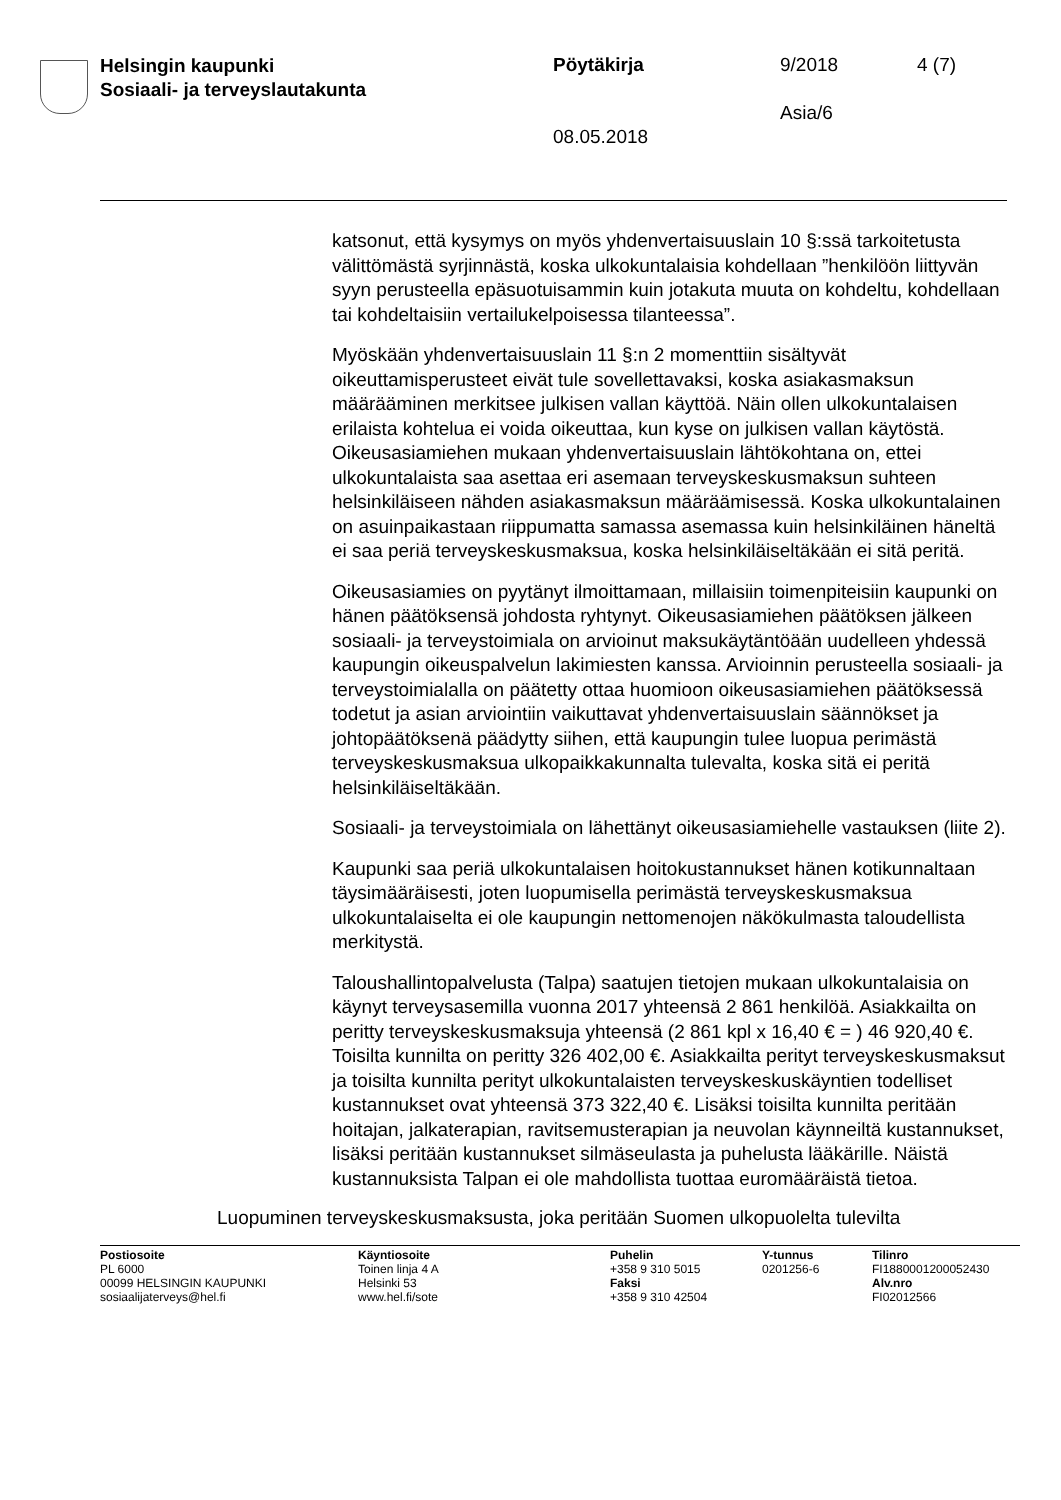Helsingin kaupunki
Sosiaali- ja terveyslautakunta
Pöytäkirja 9/2018 4 (7)
Asia/6
08.05.2018
katsonut, että kysymys on myös yhdenvertaisuuslain 10 §:ssä tarkoitetusta välittömästä syrjinnästä, koska ulkokuntalaisia kohdellaan ”henkilöön liittyvän syyn perusteella epäsuotuisammin kuin jotakuta muuta on kohdeltu, kohdellaan tai kohdeltaisiin vertailukelpoisessa tilanteessa”.
Myöskään yhdenvertaisuuslain 11 §:n 2 momenttiin sisältyvät oikeuttamisperusteet eivät tule sovellettavaksi, koska asiakasmaksun määrääminen merkitsee julkisen vallan käyttöä. Näin ollen ulkokuntalaisen erilaista kohtelua ei voida oikeuttaa, kun kyse on julkisen vallan käytöstä. Oikeusasiamiehen mukaan yhdenvertaisuuslain lähtökohtana on, ettei ulkokuntalaista saa asettaa eri asemaan terveyskeskusmaksun suhteen helsinkiläiseen nähden asiakasmaksun määräämisessä. Koska ulkokuntalainen on asuinpaikastaan riippumatta samassa asemassa kuin helsinkiläinen häneltä ei saa periä terveyskeskusmaksua, koska helsinkiläiseltäkään ei sitä peritä.
Oikeusasiamies on pyytänyt ilmoittamaan, millaisiin toimenpiteisiin kaupunki on hänen päätöksensä johdosta ryhtynyt. Oikeusasiamiehen päätöksen jälkeen sosiaali- ja terveystoimiala on arvioinut maksukäytäntöään uudelleen yhdessä kaupungin oikeuspalvelun lakimiesten kanssa. Arvioinnin perusteella sosiaali- ja terveystoimialalla on päätetty ottaa huomioon oikeusasiamiehen päätöksessä todetut ja asian arviointiin vaikuttavat yhdenvertaisuuslain säännökset ja johtopäätöksenä päädytty siihen, että kaupungin tulee luopua perimästä terveyskeskusmaksua ulkopaikkakunnalta tulevalta, koska sitä ei peritä helsinkiläiseltäkään.
Sosiaali- ja terveystoimiala on lähettänyt oikeusasiamiehelle vastauksen (liite 2).
Kaupunki saa periä ulkokuntalaisen hoitokustannukset hänen kotikunnaltaan täysimääräisesti, joten luopumisella perimästä terveyskeskusmaksua ulkokuntalaiselta ei ole kaupungin nettomenojen näkökulmasta taloudellista merkitystä.
Taloushallintopalvelusta (Talpa) saatujen tietojen mukaan ulkokuntalaisia on käynyt terveysasemilla vuonna 2017 yhteensä 2 861 henkilöä. Asiakkailta on peritty terveyskeskusmaksuja yhteensä (2 861 kpl x 16,40 € = ) 46 920,40 €. Toisilta kunnilta on peritty 326 402,00 €. Asiakkailta perityt terveyskeskusmaksut ja toisilta kunnilta perityt ulkokuntalaisten terveyskeskuskäyntien todelliset kustannukset ovat yhteensä 373 322,40 €. Lisäksi toisilta kunnilta peritään hoitajan, jalkaterapian, ravitsemusterapian ja neuvolan käynneiltä kustannukset, lisäksi peritään kustannukset silmäseulasta ja puhelusta lääkärille. Näistä kustannuksista Talpan ei ole mahdollista tuottaa euromääräistä tietoa.
Luopuminen terveyskeskusmaksusta, joka peritään Suomen ulkopuolelta tulevilta
Postiosoite
PL 6000
00099 HELSINGIN KAUPUNKI
sosiaalijaterveys@hel.fi
Käyntiosoite
Toinen linja 4 A
Helsinki 53
www.hel.fi/sote
Puhelin
+358 9 310 5015
Faksi
+358 9 310 42504
Y-tunnus
0201256-6
Tilinro
FI1880001200052430
Alv.nro
FI02012566